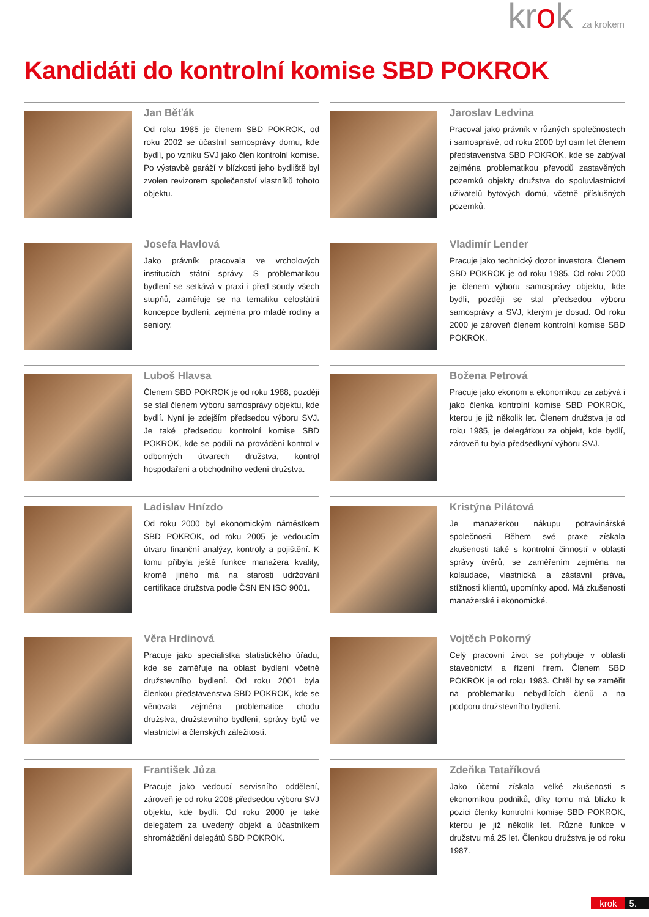krok za krokem
Kandidáti do kontrolní komise SBD POKROK
Jan Běťák
Od roku 1985 je členem SBD POKROK, od roku 2002 se účastnil samosprávy domu, kde bydlí, po vzniku SVJ jako člen kontrolní komise. Po výstavbě garáží v blízkosti jeho bydliště byl zvolen revizorem společenství vlastníků tohoto objektu.
Jaroslav Ledvina
Pracoval jako právník v různých společnostech i samosprávě, od roku 2000 byl osm let členem představenstva SBD POKROK, kde se zabýval zejména problematikou převodů zastavěných pozemků objekty družstva do spoluvlastnictví uživatelů bytových domů, včetně příslušných pozemků.
Josefa Havlová
Jako právník pracovala ve vrcholových institucích státní správy. S problematikou bydlení se setkává v praxi i před soudy všech stupňů, zaměřuje se na tematiku celostátní koncepce bydlení, zejména pro mladé rodiny a seniory.
Vladimír Lender
Pracuje jako technický dozor investora. Členem SBD POKROK je od roku 1985. Od roku 2000 je členem výboru samosprávy objektu, kde bydlí, později se stal předsedou výboru samosprávy a SVJ, kterým je dosud. Od roku 2000 je zároveň členem kontrolní komise SBD POKROK.
Luboš Hlavsa
Členem SBD POKROK je od roku 1988, později se stal členem výboru samosprávy objektu, kde bydlí. Nyní je zdejším předsedou výboru SVJ. Je také předsedou kontrolní komise SBD POKROK, kde se podílí na provádění kontrol v odborných útvarech družstva, kontrol hospodaření a obchodního vedení družstva.
Božena Petrová
Pracuje jako ekonom a ekonomikou za zabývá i jako členka kontrolní komise SBD POKROK, kterou je již několik let. Členem družstva je od roku 1985, je delegátkou za objekt, kde bydlí, zároveň tu byla předsedkyní výboru SVJ.
Ladislav Hnízdo
Od roku 2000 byl ekonomickým náměstkem SBD POKROK, od roku 2005 je vedoucím útvaru finanční analýzy, kontroly a pojištění. K tomu přibyla ještě funkce manažera kvality, kromě jiného má na starosti udržování certifikace družstva podle ČSN EN ISO 9001.
Kristýna Pilátová
Je manažerkou nákupu potravinářské společnosti. Během své praxe získala zkušenosti také s kontrolní činností v oblasti správy úvěrů, se zaměřením zejména na kolaudace, vlastnická a zástavní práva, stížnosti klientů, upomínky apod. Má zkušenosti manažerské i ekonomické.
Věra Hrdinová
Pracuje jako specialistka statistického úřadu, kde se zaměřuje na oblast bydlení včetně družstevního bydlení. Od roku 2001 byla členkou představenstva SBD POKROK, kde se věnovala zejména problematice chodu družstva, družstevního bydlení, správy bytů ve vlastnictví a členských záležitostí.
Vojtěch Pokorný
Celý pracovní život se pohybuje v oblasti stavebnictví a řízení firem. Členem SBD POKROK je od roku 1983. Chtěl by se zaměřit na problematiku nebydlících členů a na podporu družstevního bydlení.
František Jůza
Pracuje jako vedoucí servisního oddělení, zároveň je od roku 2008 předsedou výboru SVJ objektu, kde bydlí. Od roku 2000 je také delegátem za uvedený objekt a účastníkem shromáždění delegátů SBD POKROK.
Zdeňka Tataříková
Jako účetní získala velké zkušenosti s ekonomikou podniků, díky tomu má blízko k pozici členky kontrolní komise SBD POKROK, kterou je již několik let. Různé funkce v družstvu má 25 let. Členkou družstva je od roku 1987.
krok 5.